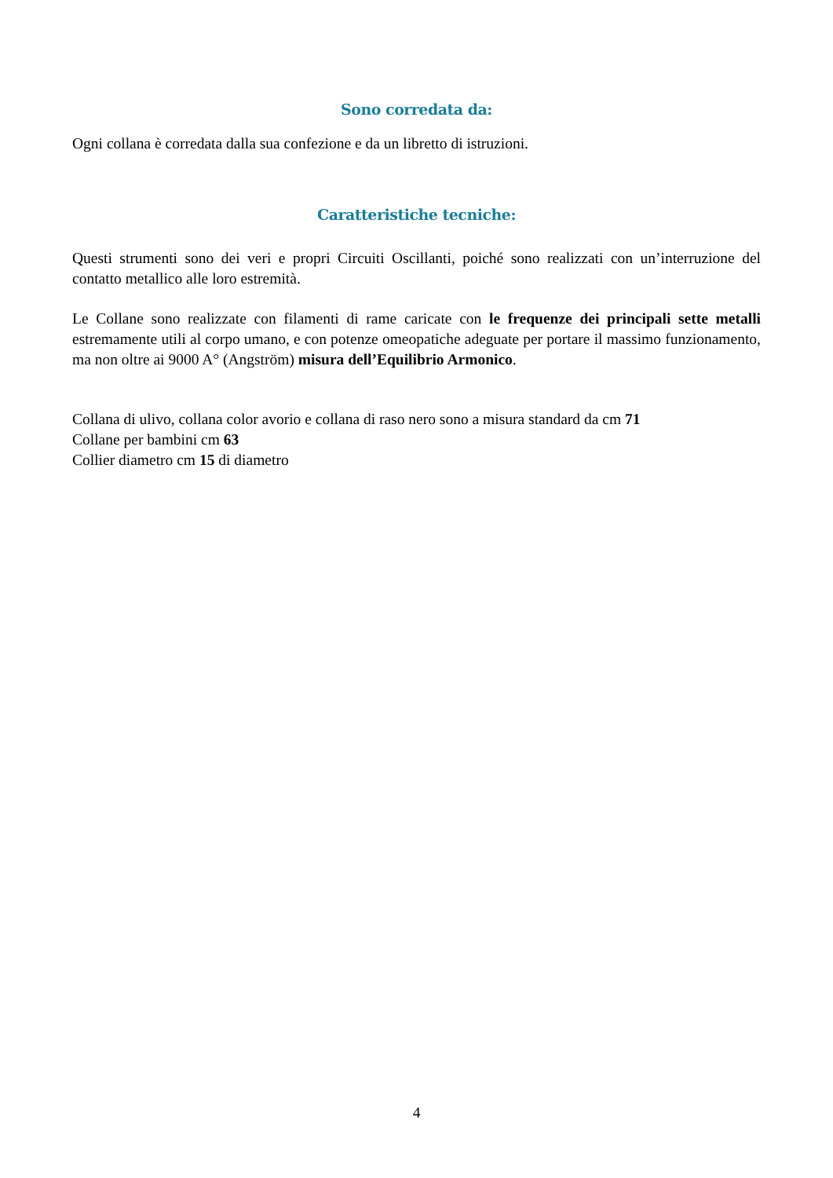Sono corredata da:
Ogni collana è corredata dalla sua confezione e da un libretto di istruzioni.
Caratteristiche tecniche:
Questi strumenti sono dei veri e propri Circuiti Oscillanti, poiché sono realizzati con un’interruzione del contatto metallico alle loro estremità.
Le Collane sono realizzate con filamenti di rame caricate con le frequenze dei principali sette metalli estremamente utili al corpo umano, e con potenze omeopatiche adeguate per portare il massimo funzionamento, ma non oltre ai 9000 A° (Angström) misura dell’Equilibrio Armonico.
Collana di ulivo, collana color avorio e collana di raso nero sono a misura standard da cm 71
Collane per bambini cm 63
Collier diametro cm 15 di diametro
4